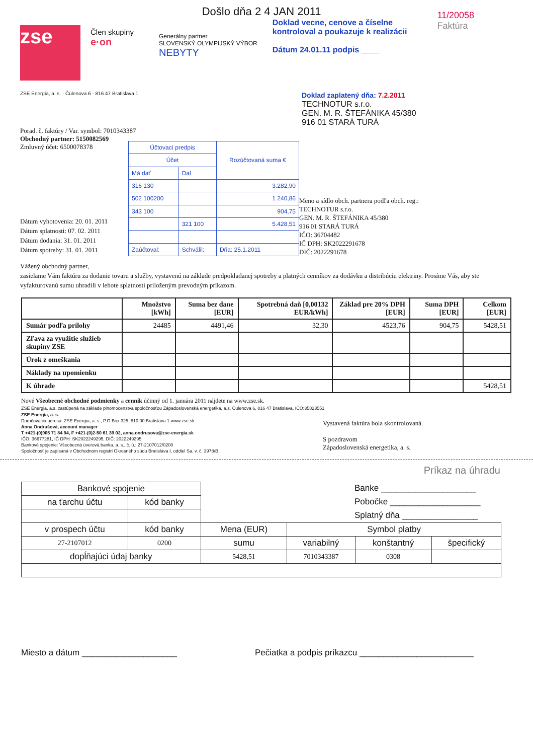zse
Člen skupiny
e·on
Generálny partner
SLOVENSKÝ OLYMPIJSKÝ VÝBOR
NEBYTY
Došlo dňa 2 4 JAN 2011
Doklad vecne, cenove a číselne
kontroloval a poukazuje k realizácii
Dátum 24.01.11 podpis ____
11/20058
Faktúra
ZSE Energia, a. s. · Čulenova 6 · 816 47 Bratislava 1
Doklad zaplatený dňa: 7.2.2011
TECHNOTUR s.r.o.
GEN. M. R. ŠTEFÁNIKA 45/380
916 01 STARÁ TURÁ
Porad. č. faktúry / Var. symbol: 7010343387
Obchodný partner: 5150082569
Zmluvný účet: 6500078378
Dátum vyhotovenia: 20. 01. 2011
Dátum splatnosti: 07. 02. 2011
Dátum dodania: 31. 01. 2011
Dátum spotreby: 31. 01. 2011
| Účtovací predpis | | Rozúčtovaná suma € |
| Účet | | |
| Má dať | Dal | |
| 316 130 | | 3.282,90 |
| 502 100200 | | 1 240,86 |
| 343 100 | | 904,75 |
| | 321 100 | 5.428,51 |
| Zaúčtoval: | Schválil: | Dňa: 25.1.2011 |
Meno a sídlo obch. partnera podľa obch. reg.:
TECHNOTUR s.r.o.
GEN. M. R. ŠTEFÁNIKA 45/380
916 01 STARÁ TURÁ
IČO: 36704482
IČ DPH: SK2022291678
DIČ: 2022291678
Vážený obchodný partner,
zasielame Vám faktúru za dodanie tovaru a služby, vystavenú na základe predpokladanej spotreby a platných cenníkov za dodávku a distribúciu elektriny. Prosíme Vás, aby ste vyfakturovanú sumu uhradili v lehote splatnosti priloženým prevodným príkazom.
| | Množstvo [kWh] | Suma bez dane [EUR] | Spotrebná daň [0,00132 EUR/kWh] | Základ pre 20% DPH [EUR] | Suma DPH [EUR] | Celkom [EUR] |
| --- | --- | --- | --- | --- | --- | --- |
| Sumár podľa prílohy | 24485 | 4491,46 | 32,30 | 4523,76 | 904,75 | 5428,51 |
| Zľava za využitie služieb skupiny ZSE | | | | | | |
| Úrok z omeškania | | | | | | |
| Náklady na upomienku | | | | | | |
| K úhrade | | | | | | 5428,51 |
Nové Všeobecné obchodné podmienky a cenník účinný od 1. januára 2011 nájdete na www.zse.sk.
ZSE Energia, a.s. zastúpená na základe plnomocenstva spoločnosťou Západoslovenská energetika, a.s. Čulenova 6, 816 47 Bratislava, IČO:35823551
ZSE Energia, a. s.
Doručovacia adresa: ZSE Energia, a. s., P.O.Box 325, 810 00 Bratislava 1 www.zse.sk
Anna Ondrušová, account manager
T +421-(0)905 71 84 94, F +421-(0)2-50 61 39 02, anna.ondrusova@zse-energia.sk
IČO: 36677281, IČ DPH: SK2022249295, DIČ: 2022249295
Bankové spojenie: Všeobecná úverová banka, a. s., č. ú.: 27-2107012/0200
Spoločnosť je zapísaná v Obchodnom registri Okresného súdu Bratislava I, oddiel Sa, v. č. 3978/B
Vystavená faktúra bola skontrolovaná.
S pozdravom
Západoslovenská energetika, a. s.
Príkaz na úhradu
Banke ____________________
Pobočke ___________________
Splatný dňa ________________
| Bankové spojenie | | | | | |
| na ťarchu účtu | kód banky | | | | |
| v prospech účtu | kód banky | Mena (EUR) | Symbol platby | | |
| 27-2107012 | 0200 | sumu | variabilný | konštantný | špecifický |
| dopĺňajúci údaj banky | | 5428,51 | 7010343387 | 0308 | |
Miesto a dátum ____________________ Pečiatka a podpis príkazcu ________________________